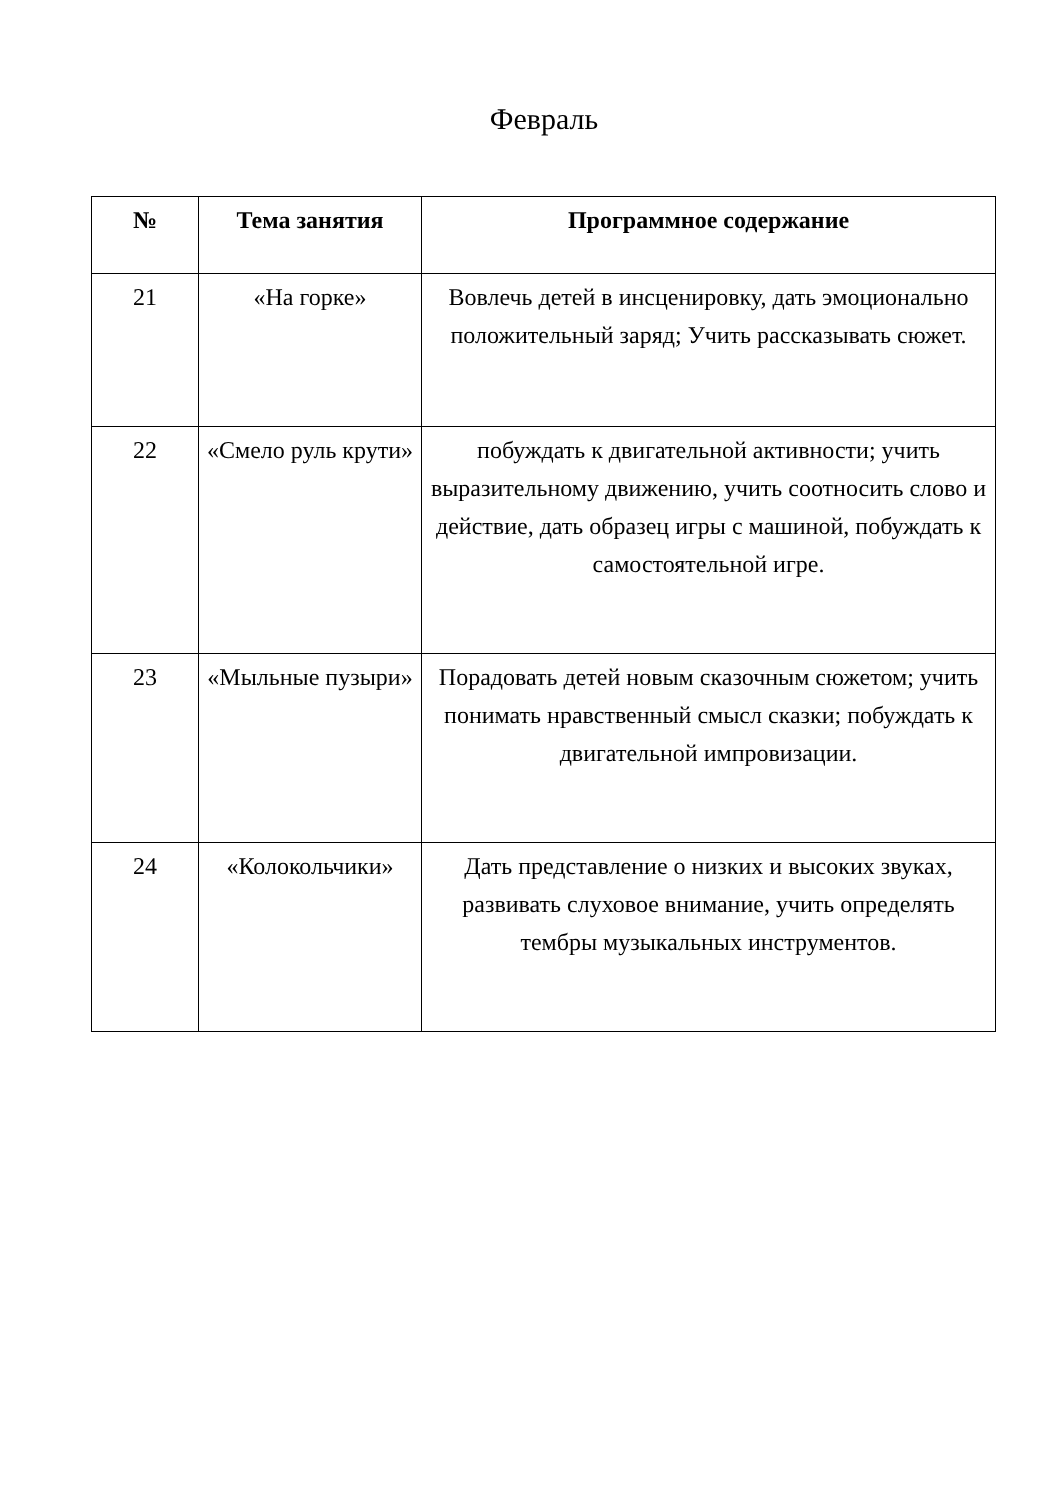Февраль
| № | Тема занятия | Программное содержание |
| --- | --- | --- |
| 21 | «На горке» | Вовлечь детей в инсценировку, дать эмоционально положительный заряд; Учить рассказывать сюжет. |
| 22 | «Смело руль крути» | побуждать к двигательной активности; учить выразительному движению, учить соотносить слово и действие, дать образец игры с машиной, побуждать к самостоятельной игре. |
| 23 | «Мыльные пузыри» | Порадовать детей новым сказочным сюжетом; учить понимать нравственный смысл сказки; побуждать к двигательной импровизации. |
| 24 | «Колокольчики» | Дать представление о низких и высоких звуках, развивать слуховое внимание, учить определять тембры музыкальных инструментов. |